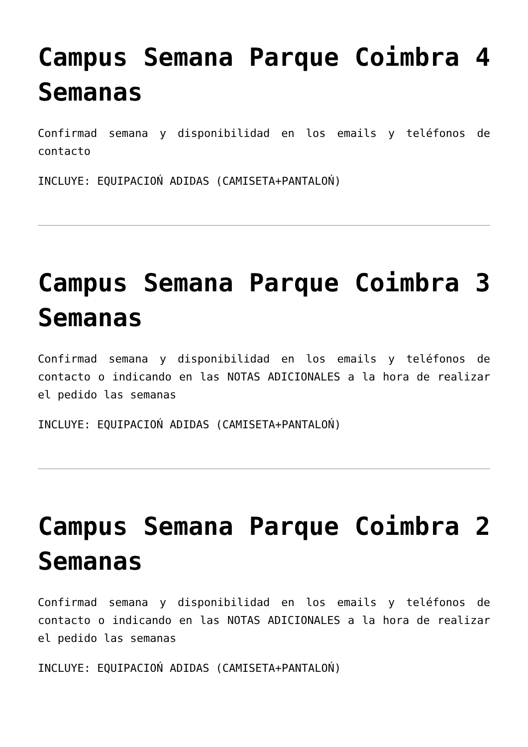Campus Semana Parque Coimbra 4 Semanas
Confirmad semana y disponibilidad en los emails y teléfonos de contacto
INCLUYE: EQUIPACIOŃ ADIDAS (CAMISETA+PANTALOŃ)
Campus Semana Parque Coimbra 3 Semanas
Confirmad semana y disponibilidad en los emails y teléfonos de contacto o indicando en las NOTAS ADICIONALES a la hora de realizar el pedido las semanas
INCLUYE: EQUIPACIOŃ ADIDAS (CAMISETA+PANTALOŃ)
Campus Semana Parque Coimbra 2 Semanas
Confirmad semana y disponibilidad en los emails y teléfonos de contacto o indicando en las NOTAS ADICIONALES a la hora de realizar el pedido las semanas
INCLUYE: EQUIPACIOŃ ADIDAS (CAMISETA+PANTALOŃ)